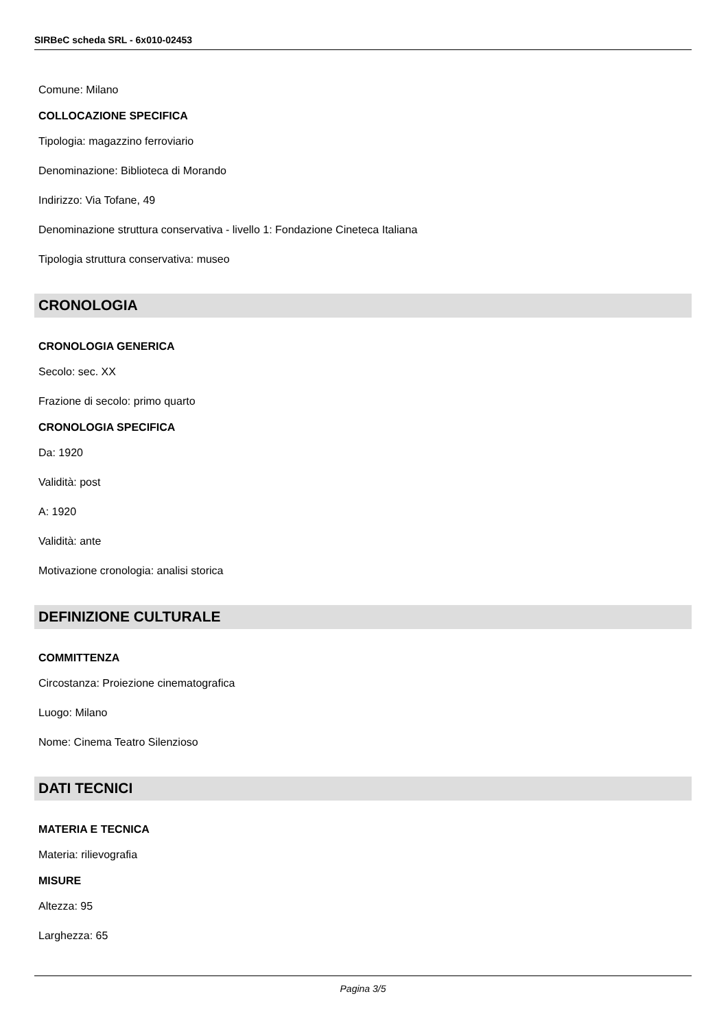SIRBeC scheda SRL - 6x010-02453
Comune: Milano
COLLOCAZIONE SPECIFICA
Tipologia: magazzino ferroviario
Denominazione: Biblioteca di Morando
Indirizzo: Via Tofane, 49
Denominazione struttura conservativa - livello 1: Fondazione Cineteca Italiana
Tipologia struttura conservativa: museo
CRONOLOGIA
CRONOLOGIA GENERICA
Secolo: sec. XX
Frazione di secolo: primo quarto
CRONOLOGIA SPECIFICA
Da: 1920
Validità: post
A: 1920
Validità: ante
Motivazione cronologia: analisi storica
DEFINIZIONE CULTURALE
COMMITTENZA
Circostanza: Proiezione cinematografica
Luogo: Milano
Nome: Cinema Teatro Silenzioso
DATI TECNICI
MATERIA E TECNICA
Materia: rilievografia
MISURE
Altezza: 95
Larghezza: 65
Pagina 3/5